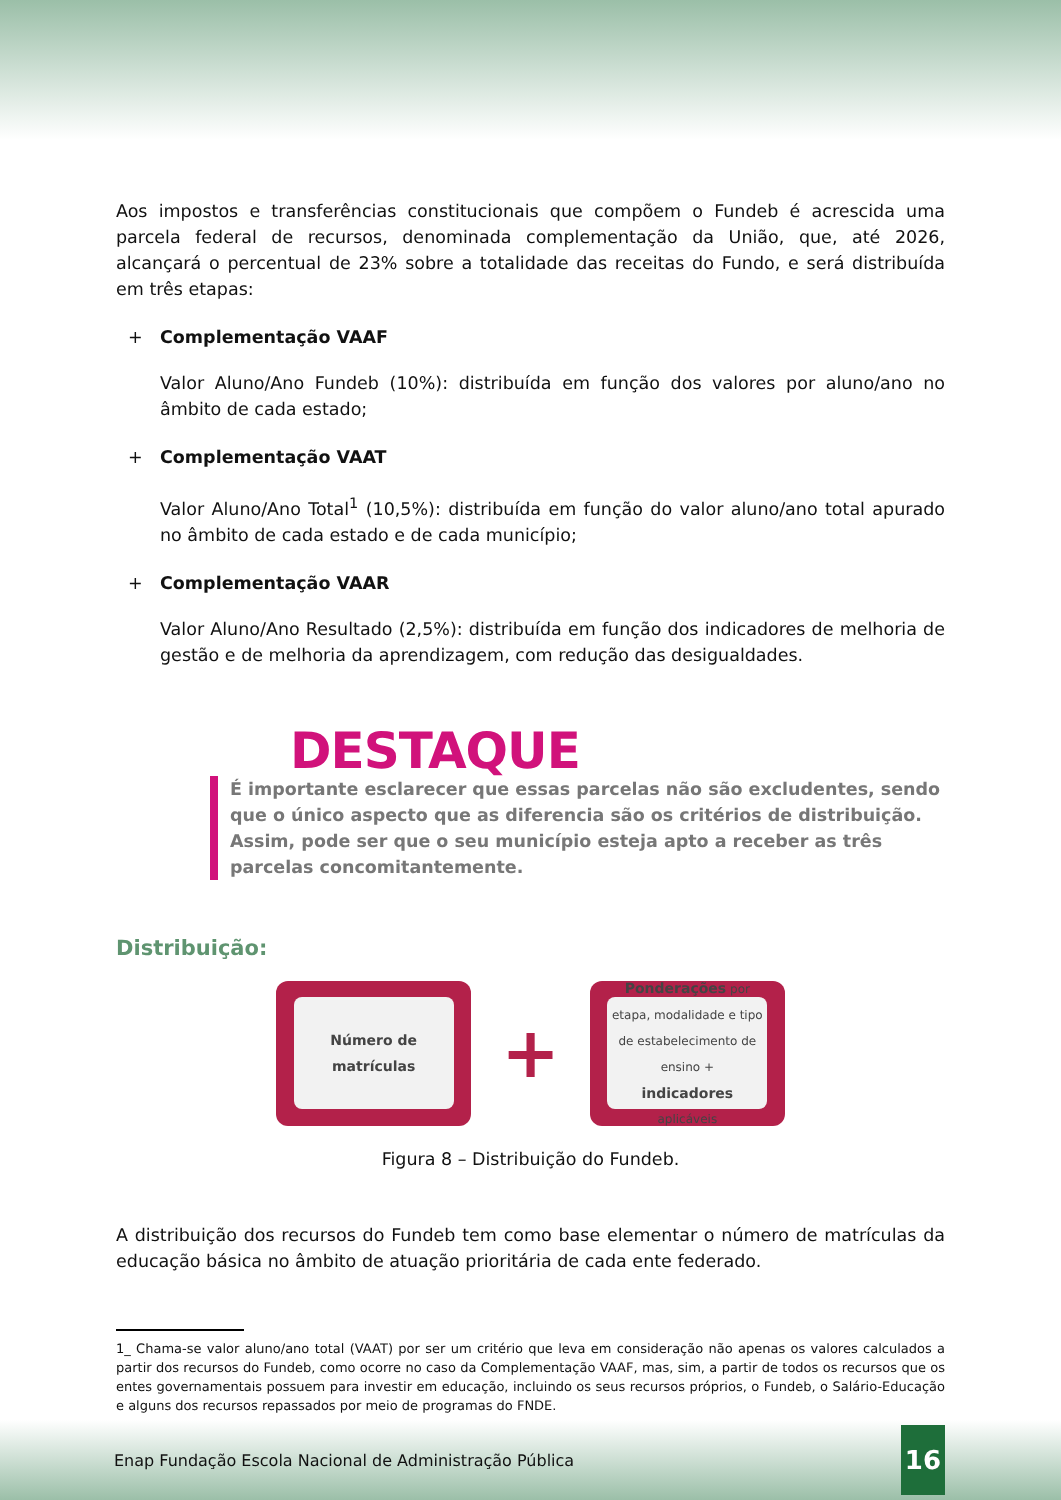Aos impostos e transferências constitucionais que compõem o Fundeb é acrescida uma parcela federal de recursos, denominada complementação da União, que, até 2026, alcançará o percentual de 23% sobre a totalidade das receitas do Fundo, e será distribuída em três etapas:
+
Complementação VAAF
Valor Aluno/Ano Fundeb (10%): distribuída em função dos valores por aluno/ano no âmbito de cada estado;
+
Complementação VAAT
Valor Aluno/Ano Total<sup>1</sup> (10,5%): distribuída em função do valor aluno/ano total apurado no âmbito de cada estado e de cada município;
+
Complementação VAAR
Valor Aluno/Ano Resultado (2,5%): distribuída em função dos indicadores de melhoria de gestão e de melhoria da aprendizagem, com redução das desigualdades.
DESTAQUE
É importante esclarecer que essas parcelas não são excludentes, sendo que o único aspecto que as diferencia são os critérios de distribuição. Assim, pode ser que o seu município esteja apto a receber as três parcelas concomitantemente.
Distribuição:
Número de matrículas
+
Ponderações por
etapa, modalidade e tipo de estabelecimento de ensino +
indicadores
aplicáveis
Figura 8 – Distribuição do Fundeb.
A distribuição dos recursos do Fundeb tem como base elementar o número de matrículas da educação básica no âmbito de atuação prioritária de cada ente federado.
1_ Chama-se valor aluno/ano total (VAAT) por ser um critério que leva em consideração não apenas os valores calculados a partir dos recursos do Fundeb, como ocorre no caso da Complementação VAAF, mas, sim, a partir de todos os recursos que os entes governamentais possuem para investir em educação, incluindo os seus recursos próprios, o Fundeb, o Salário-Educação e alguns dos recursos repassados por meio de programas do FNDE.
Enap Fundação Escola Nacional de Administração Pública 16